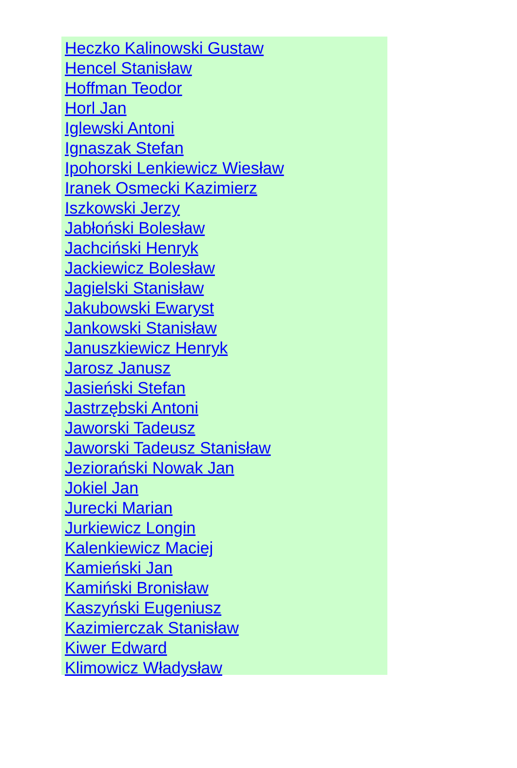Heczko Kalinowski Gustaw
Hencel Stanisław
Hoffman Teodor
Horl Jan
Iglewski Antoni
Ignaszak Stefan
Ipohorski Lenkiewicz Wiesław
Iranek Osmecki Kazimierz
Iszkowski Jerzy
Jabłoński Bolesław
Jachciński Henryk
Jackiewicz Bolesław
Jagielski Stanisław
Jakubowski Ewaryst
Jankowski Stanisław
Januszkiewicz Henryk
Jarosz Janusz
Jasieński Stefan
Jastrzębski Antoni
Jaworski Tadeusz
Jaworski Tadeusz Stanisław
Jeziorański Nowak Jan
Jokiel Jan
Jurecki Marian
Jurkiewicz Longin
Kalenkiewicz Maciej
Kamieński Jan
Kamiński Bronisław
Kaszyński Eugeniusz
Kazimierczak Stanisław
Kiwer Edward
Klimowicz Władysław